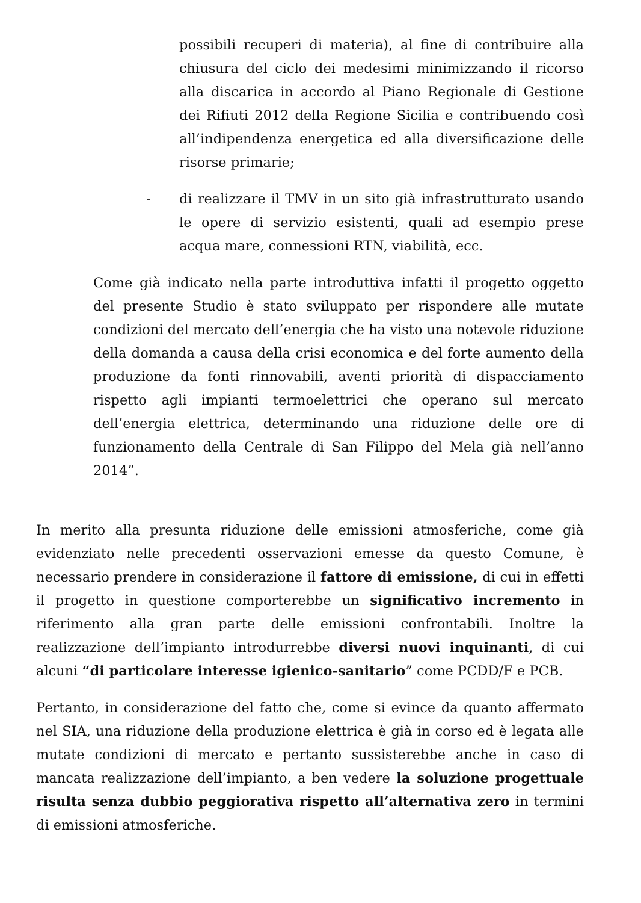possibili recuperi di materia), al fine di contribuire alla chiusura del ciclo dei medesimi minimizzando il ricorso alla discarica in accordo al Piano Regionale di Gestione dei Rifiuti 2012 della Regione Sicilia e contribuendo così all’indipendenza energetica ed alla diversificazione delle risorse primarie;
- di realizzare il TMV in un sito già infrastrutturato usando le opere di servizio esistenti, quali ad esempio prese acqua mare, connessioni RTN, viabilità, ecc.
Come già indicato nella parte introduttiva infatti il progetto oggetto del presente Studio è stato sviluppato per rispondere alle mutate condizioni del mercato dell’energia che ha visto una notevole riduzione della domanda a causa della crisi economica e del forte aumento della produzione da fonti rinnovabili, aventi priorità di dispacciamento rispetto agli impianti termoelettrici che operano sul mercato dell’energia elettrica, determinando una riduzione delle ore di funzionamento della Centrale di San Filippo del Mela già nell’anno 2014”.
In merito alla presunta riduzione delle emissioni atmosferiche, come già evidenziato nelle precedenti osservazioni emesse da questo Comune, è necessario prendere in considerazione il fattore di emissione, di cui in effetti il progetto in questione comporterebbe un significativo incremento in riferimento alla gran parte delle emissioni confrontabili. Inoltre la realizzazione dell’impianto introdurrebbe diversi nuovi inquinanti, di cui alcuni “di particolare interesse igienico-sanitario” come PCDD/F e PCB.
Pertanto, in considerazione del fatto che, come si evince da quanto affermato nel SIA, una riduzione della produzione elettrica è già in corso ed è legata alle mutate condizioni di mercato e pertanto sussisterebbe anche in caso di mancata realizzazione dell’impianto, a ben vedere la soluzione progettuale risulta senza dubbio peggiorativa rispetto all’alternativa zero in termini di emissioni atmosferiche.